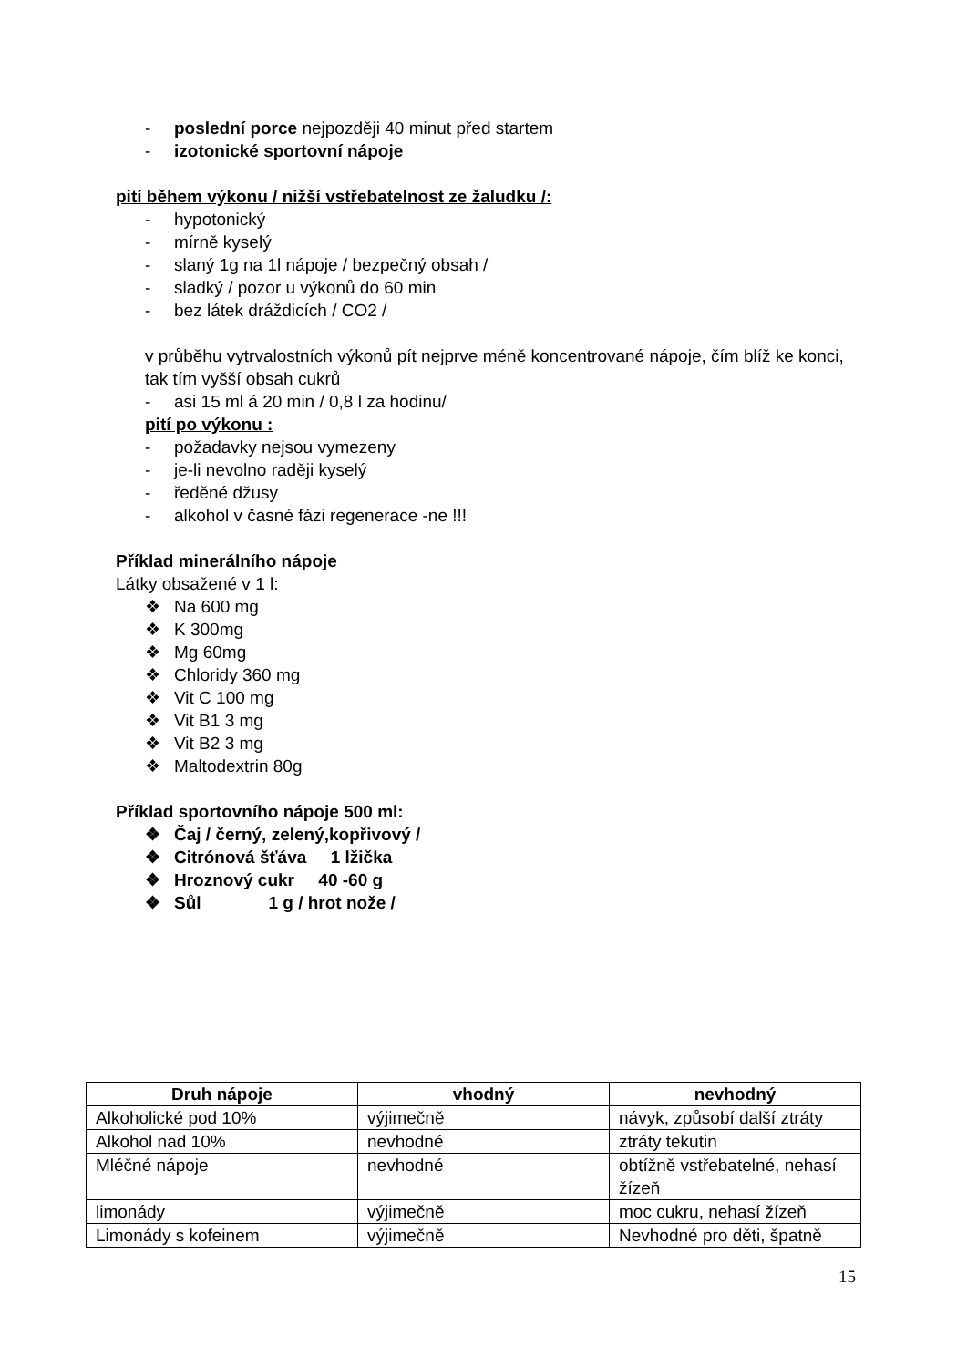- poslední porce nejpozději 40 minut před startem
- izotonické sportovní nápoje
pití během výkonu / nižší vstřebatelnost ze žaludku /:
- hypotonický
- mírně kyselý
- slaný 1g na 1l nápoje / bezpečný obsah /
- sladký / pozor u výkonů do 60 min
- bez látek dráždicích / CO2 /
v průběhu vytrvalostních výkonů pít nejprve méně koncentrované nápoje, čím blíž ke konci, tak tím vyšší obsah cukrů
- asi 15 ml á 20 min / 0,8 l za hodinu/
pití po výkonu :
- požadavky nejsou vymezeny
- je-li nevolno raději kyselý
- ředěné džusy
- alkohol v časné fázi regenerace -ne !!!
Příklad minerálního nápoje
Látky obsažené v 1 l:
❖ Na 600 mg
❖ K 300mg
❖ Mg 60mg
❖ Chloridy 360 mg
❖ Vit C 100 mg
❖ Vit B1 3 mg
❖ Vit B2 3 mg
❖ Maltodextrin 80g
Příklad sportovního nápoje 500 ml:
❖ Čaj / černý, zelený,kopřivový /
❖ Citrónová šťáva 1 lžička
❖ Hroznový cukr 40 -60 g
❖ Sůl 1 g / hrot nože /
| Druh nápoje | vhodný | nevhodný |
| --- | --- | --- |
| Alkoholické pod 10% | výjimečně | návyk, způsobí další ztráty |
| Alkohol nad 10% | nevhodné | ztráty tekutin |
| Mléčné nápoje | nevhodné | obtížně vstřebatelné, nehasí žízeň |
| limonády | výjimečně | moc cukru, nehasí žízeň |
| Limonády s kofeinem | výjimečně | Nevhodné pro děti, špatně |
15